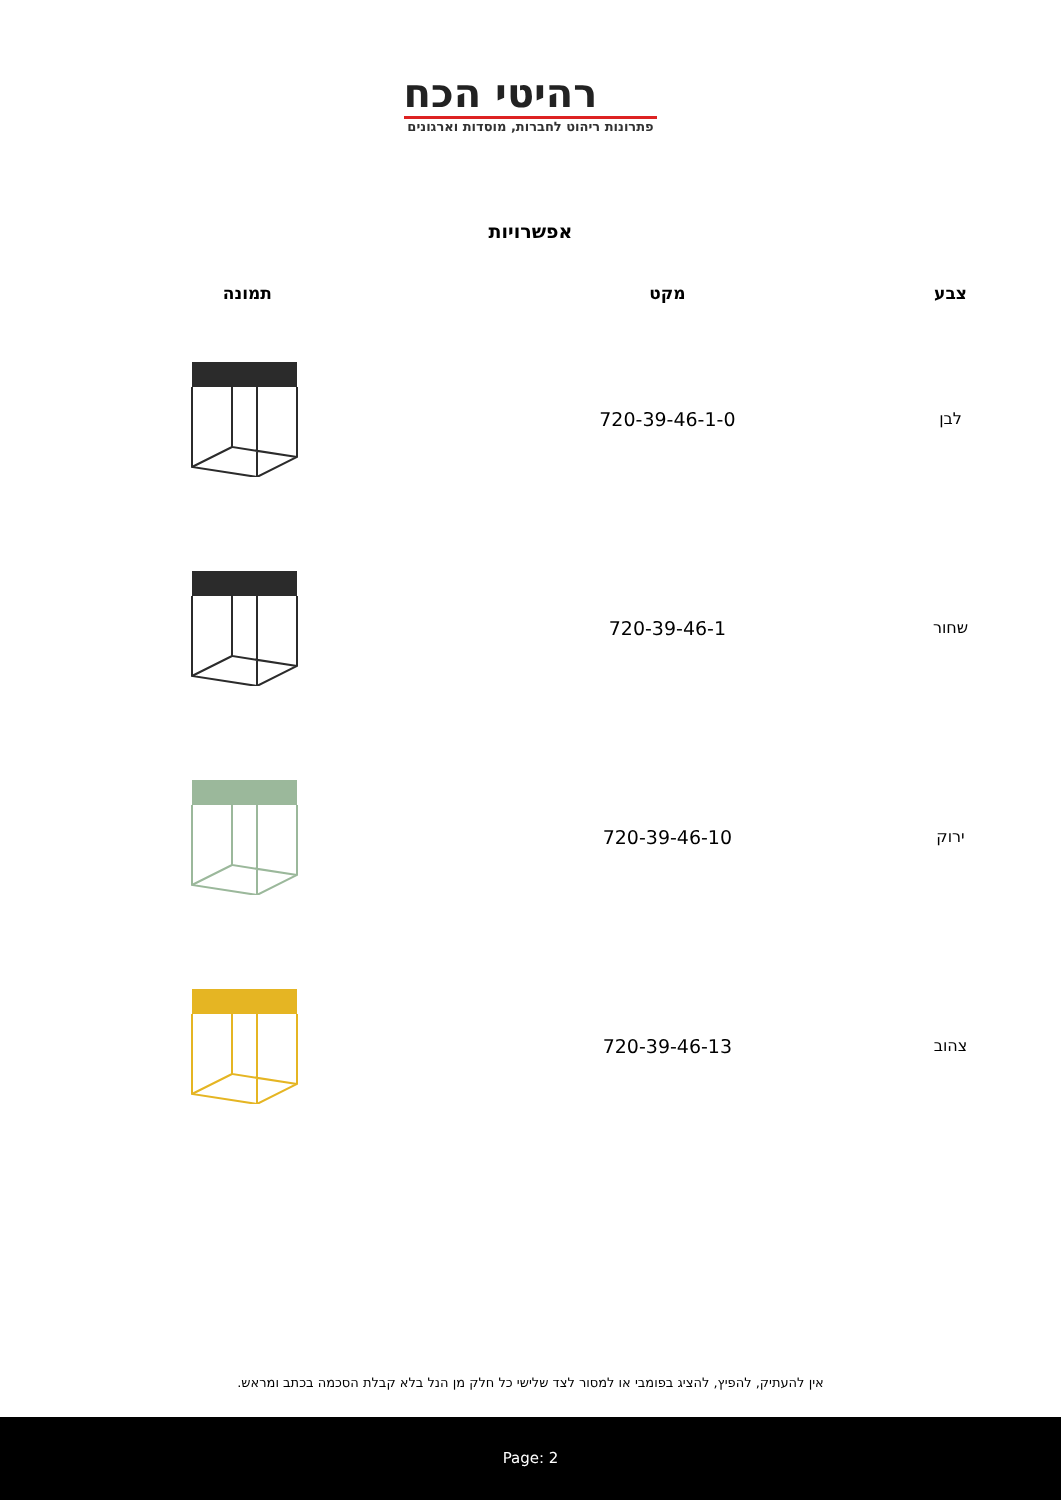רהיטי הכח
פתרונות ריהוט לחברות, מוסדות וארגונים
אפשרויות
| צבע | מקט | תמונה |
| --- | --- | --- |
| לבן | 720-39-46-1-0 | |
| שחור | 720-39-46-1 | |
| ירוק | 720-39-46-10 | |
| צהוב | 720-39-46-13 | |
אין להעתיק, להפיץ, להציג בפומבי או למסור לצד שלישי כל חלק מן הנל בלא קבלת הסכמה בכתב ומראש.
Page: 2